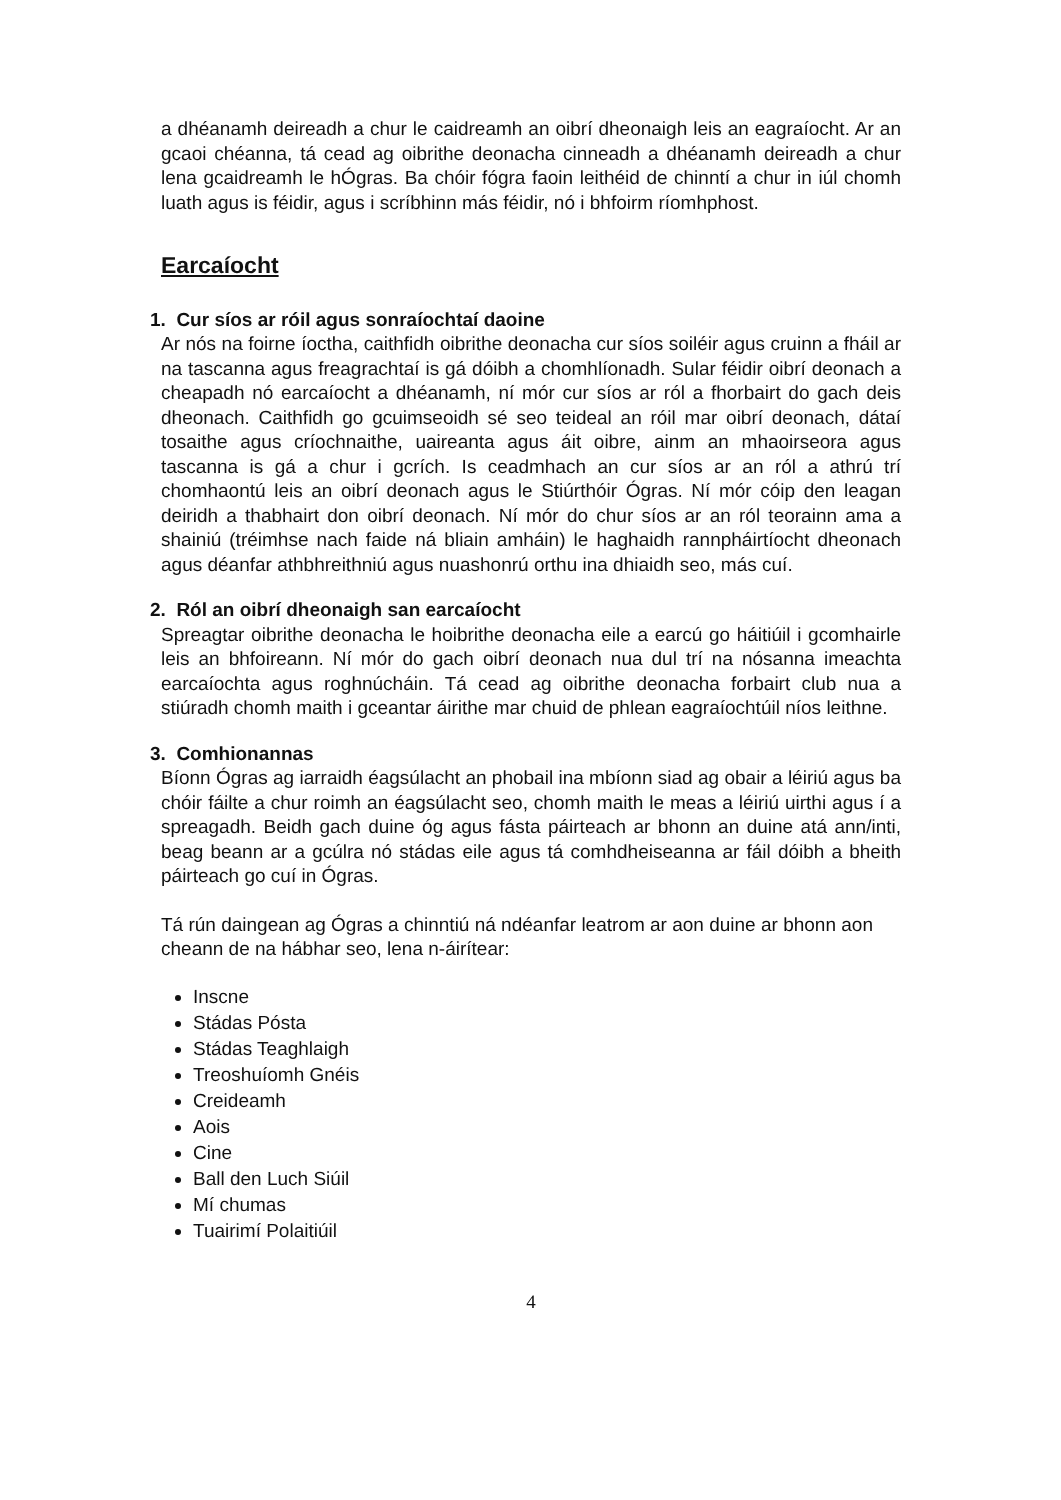a dhéanamh deireadh a chur le caidreamh an oibrí dheonaigh leis an eagraíocht. Ar an gcaoi chéanna, tá cead ag oibrithe deonacha cinneadh a dhéanamh deireadh a chur lena gcaidreamh le hÓgras. Ba chóir fógra faoin leithéid de chinntí a chur in iúl chomh luath agus is féidir, agus i scríbhinn más féidir, nó i bhfoirm ríomhphost.
Earcaíocht
1. Cur síos ar róil agus sonraíochtaí daoine
Ar nós na foirne íoctha, caithfidh oibrithe deonacha cur síos soiléir agus cruinn a fháil ar na tascanna agus freagrachtaí is gá dóibh a chomhlíonadh. Sular féidir oibrí deonach a cheapadh nó earcaíocht a dhéanamh, ní mór cur síos ar ról a fhorbairt do gach deis dheonach. Caithfidh go gcuimseoidh sé seo teideal an róil mar oibrí deonach, dátaí tosaithe agus críochnaithe, uaireanta agus áit oibre, ainm an mhaoirseora agus tascanna is gá a chur i gcrích. Is ceadmhach an cur síos ar an ról a athrú trí chomhaontú leis an oibrí deonach agus le Stiúrthóir Ógras. Ní mór cóip den leagan deiridh a thabhairt don oibrí deonach. Ní mór do chur síos ar an ról teorainn ama a shainiú (tréimhse nach faide ná bliain amháin) le haghaidh rannpháirtíocht dheonach agus déanfar athbhreithniú agus nuashonrú orthu ina dhiaidh seo, más cuí.
2. Ról an oibrí dheonaigh san earcaíocht
Spreagtar oibrithe deonacha le hoibrithe deonacha eile a earcú go háitiúil i gcomhairle leis an bhfoireann. Ní mór do gach oibrí deonach nua dul trí na nósanna imeachta earcaíochta agus roghnúcháin. Tá cead ag oibrithe deonacha forbairt club nua a stiúradh chomh maith i gceantar áirithe mar chuid de phlean eagraíochtúil níos leithne.
3. Comhionannas
Bíonn Ógras ag iarraidh éagsúlacht an phobail ina mbíonn siad ag obair a léiriú agus ba chóir fáilte a chur roimh an éagsúlacht seo, chomh maith le meas a léiriú uirthi agus í a spreagadh. Beidh gach duine óg agus fásta páirteach ar bhonn an duine atá ann/inti, beag beann ar a gcúlra nó stádas eile agus tá comhdheiseanna ar fáil dóibh a bheith páirteach go cuí in Ógras.
Tá rún daingean ag Ógras a chinntiú ná ndéanfar leatrom ar aon duine ar bhonn aon cheann de na hábhar seo, lena n-áirítear:
Inscne
Stádas Pósta
Stádas Teaghlaigh
Treoshuíomh Gnéis
Creideamh
Aois
Cine
Ball den Luch Siúil
Mí chumas
Tuairimí Polaitiúil
4